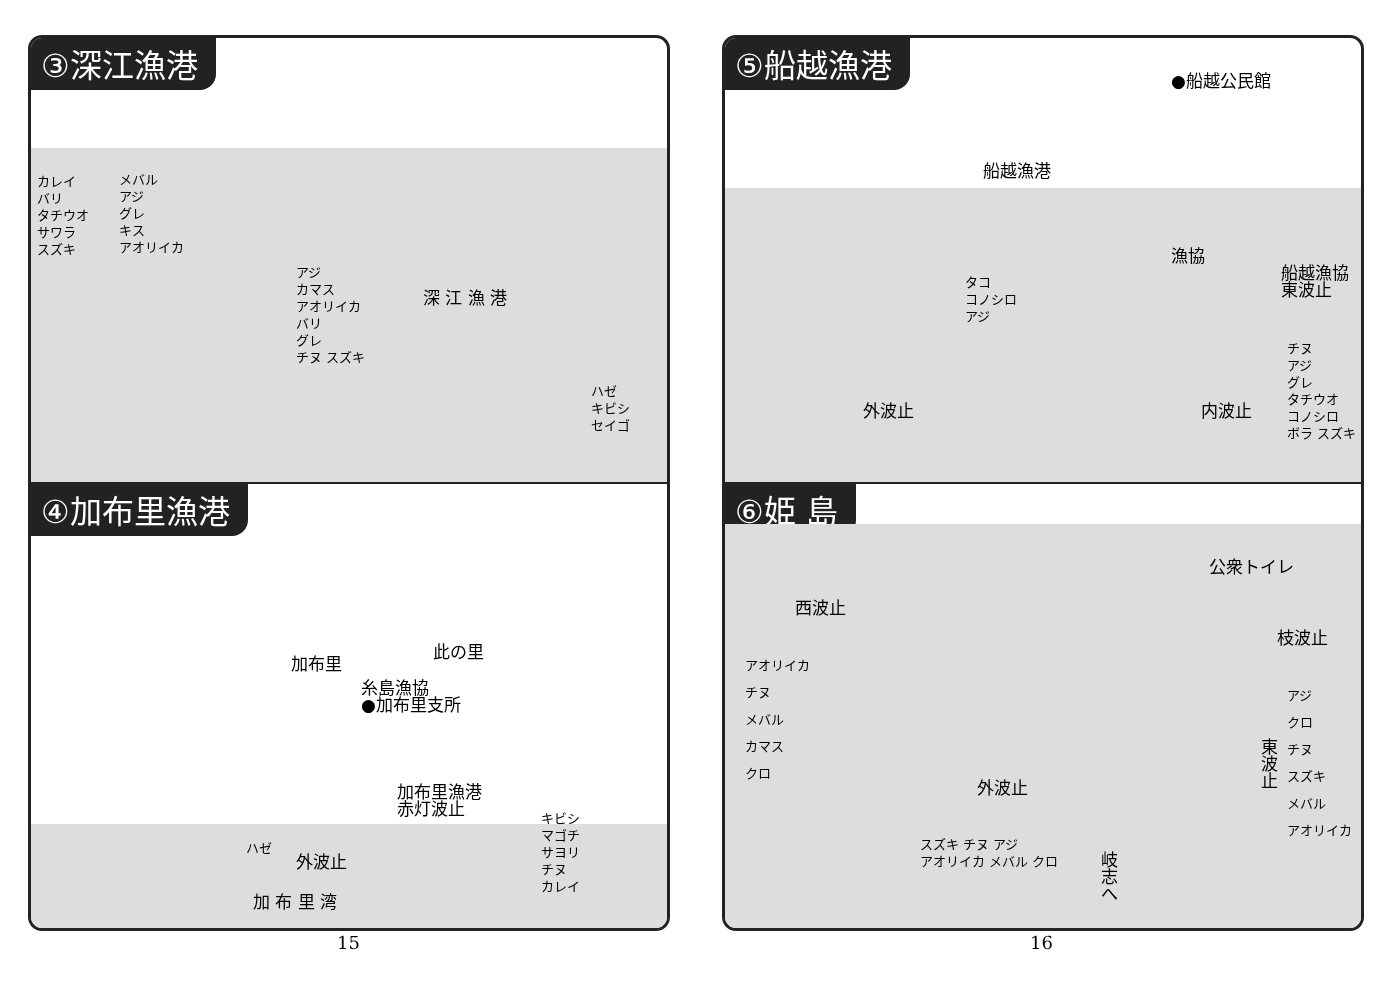③深江漁港
カレイ
バリ
タチウオ
サワラ
スズキ
メバル
アジ
グレ
キス
アオリイカ
アジ
カマス
アオリイカ
バリ
グレ
チヌ スズキ
深 江 漁 港
ハゼ
キビシ
セイゴ
④加布里漁港
加布里
此の里
糸島漁協
●加布里支所
加布里漁港
赤灯波止
キビシ
マゴチ
サヨリ
チヌ
カレイ
ハゼ
外波止
加 布 里 湾
⑤船越漁港
●船越公民館
船越漁港
漁協
船越漁協
東波止
タコ
コノシロ
アジ
チヌ
アジ
グレ
タチウオ
コノシロ
ボラ スズキ
外波止 内波止
⑥姫 島
公衆トイレ
西波止
枝波止
アオリイカ
チヌ
メバル
カマス
クロ
アジ
クロ
チヌ
スズキ
メバル
アオリイカ
東
波
止
外波止
スズキ チヌ アジ
アオリイカ メバル クロ
岐
志
へ
15 16